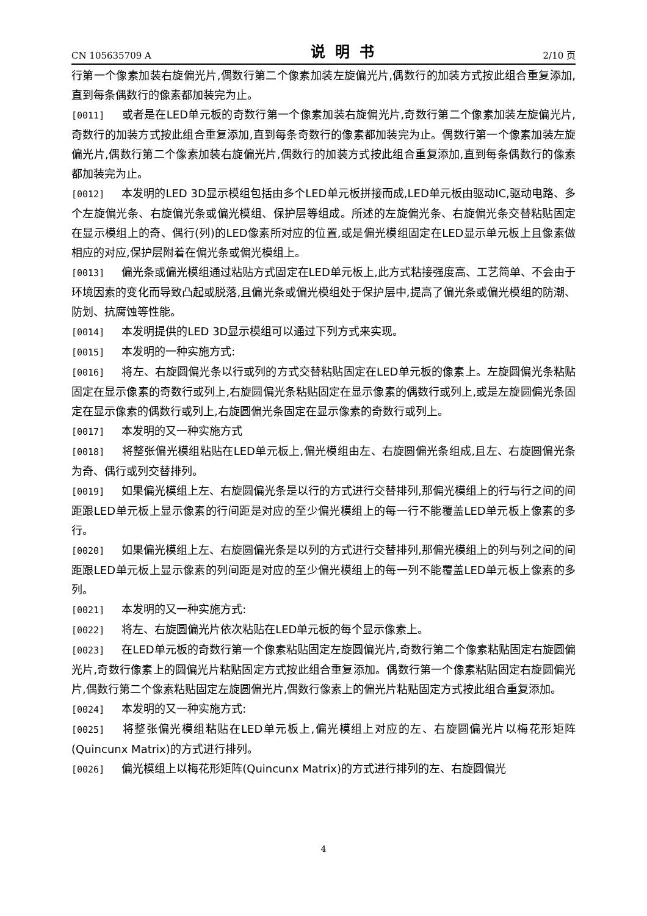CN 105635709 A 说明书 2/10 页
行第一个像素加装右旋偏光片,偶数行第二个像素加装左旋偏光片,偶数行的加装方式按此组合重复添加,直到每条偶数行的像素都加装完为止。
[0011] 或者是在LED单元板的奇数行第一个像素加装右旋偏光片,奇数行第二个像素加装左旋偏光片,奇数行的加装方式按此组合重复添加,直到每条奇数行的像素都加装完为止。偶数行第一个像素加装左旋偏光片,偶数行第二个像素加装右旋偏光片,偶数行的加装方式按此组合重复添加,直到每条偶数行的像素都加装完为止。
[0012] 本发明的LED 3D显示模组包括由多个LED单元板拼接而成,LED单元板由驱动IC,驱动电路、多个左旋偏光条、右旋偏光条或偏光模组、保护层等组成。所述的左旋偏光条、右旋偏光条交替粘贴固定在显示模组上的奇、偶行(列)的LED像素所对应的位置,或是偏光模组固定在LED显示单元板上且像素做相应的对应,保护层附着在偏光条或偏光模组上。
[0013] 偏光条或偏光模组通过粘贴方式固定在LED单元板上,此方式粘接强度高、工艺简单、不会由于环境因素的变化而导致凸起或脱落,且偏光条或偏光模组处于保护层中,提高了偏光条或偏光模组的防潮、防划、抗腐蚀等性能。
[0014] 本发明提供的LED 3D显示模组可以通过下列方式来实现。
[0015] 本发明的一种实施方式:
[0016] 将左、右旋圆偏光条以行或列的方式交替粘贴固定在LED单元板的像素上。左旋圆偏光条粘贴固定在显示像素的奇数行或列上,右旋圆偏光条粘贴固定在显示像素的偶数行或列上,或是左旋圆偏光条固定在显示像素的偶数行或列上,右旋圆偏光条固定在显示像素的奇数行或列上。
[0017] 本发明的又一种实施方式
[0018] 将整张偏光模组粘贴在LED单元板上,偏光模组由左、右旋圆偏光条组成,且左、右旋圆偏光条为奇、偶行或列交替排列。
[0019] 如果偏光模组上左、右旋圆偏光条是以行的方式进行交替排列,那偏光模组上的行与行之间的间距跟LED单元板上显示像素的行间距是对应的至少偏光模组上的每一行不能覆盖LED单元板上像素的多行。
[0020] 如果偏光模组上左、右旋圆偏光条是以列的方式进行交替排列,那偏光模组上的列与列之间的间距跟LED单元板上显示像素的列间距是对应的至少偏光模组上的每一列不能覆盖LED单元板上像素的多列。
[0021] 本发明的又一种实施方式:
[0022] 将左、右旋圆偏光片依次粘贴在LED单元板的每个显示像素上。
[0023] 在LED单元板的奇数行第一个像素粘贴固定左旋圆偏光片,奇数行第二个像素粘贴固定右旋圆偏光片,奇数行像素上的圆偏光片粘贴固定方式按此组合重复添加。偶数行第一个像素粘贴固定右旋圆偏光片,偶数行第二个像素粘贴固定左旋圆偏光片,偶数行像素上的偏光片粘贴固定方式按此组合重复添加。
[0024] 本发明的又一种实施方式:
[0025] 将整张偏光模组粘贴在LED单元板上,偏光模组上对应的左、右旋圆偏光片以梅花形矩阵(Quincunx Matrix)的方式进行排列。
[0026] 偏光模组上以梅花形矩阵(Quincunx Matrix)的方式进行排列的左、右旋圆偏光
4